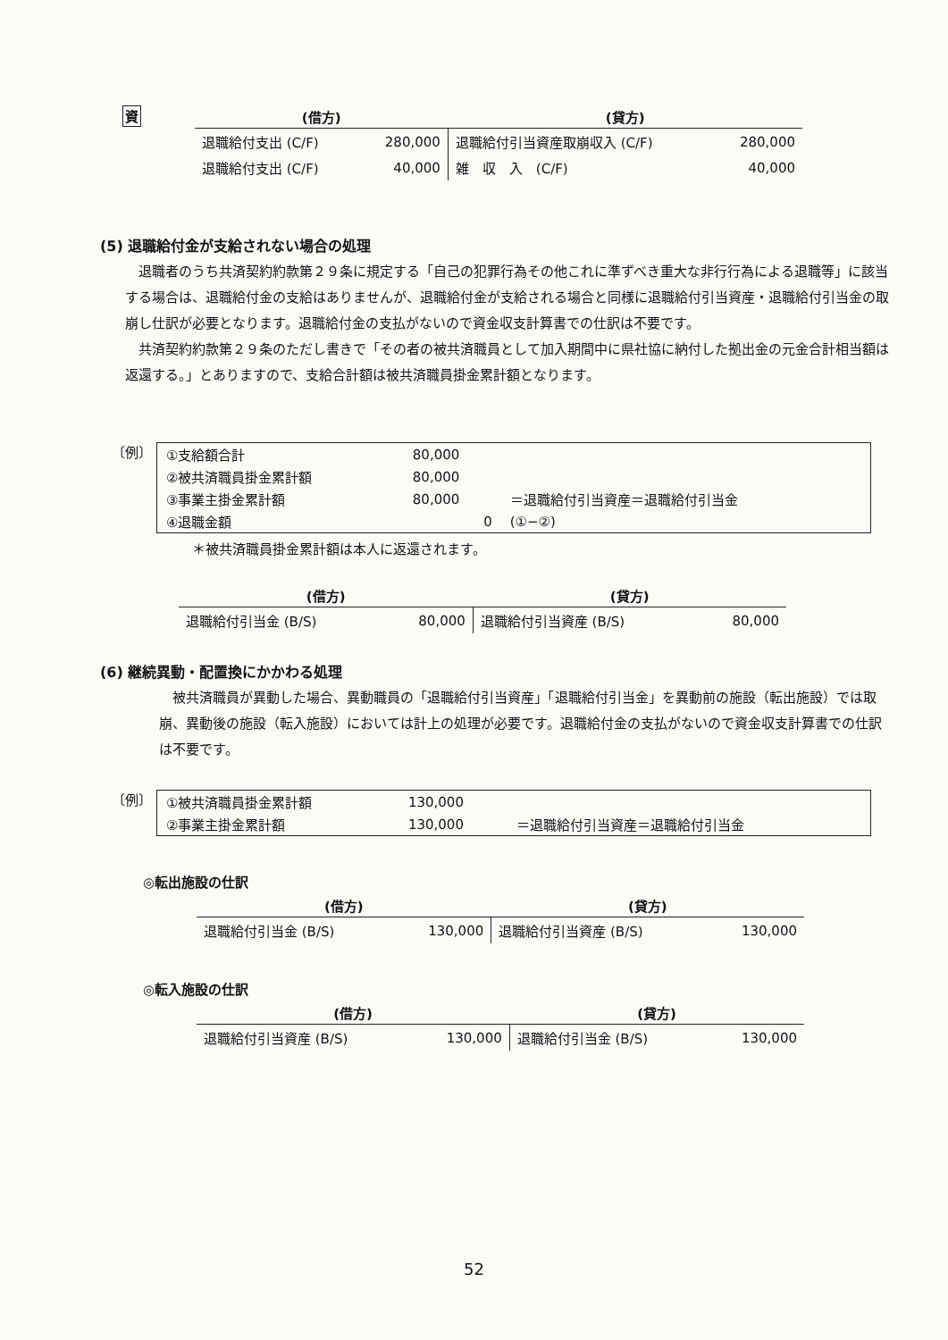資
| (借方) | | (貸方) | |
| --- | --- | --- | --- |
| 退職給付支出 (C/F) | 280,000 | 退職給付引当資産取崩収入 (C/F) | 280,000 |
| 退職給付支出 (C/F) | 40,000 | 雑 収 入 (C/F) | 40,000 |
(5) 退職給付金が支給されない場合の処理
退職者のうち共済契約約款第２９条に規定する「自己の犯罪行為その他これに準ずべき重大な非行行為による退職等」に該当する場合は、退職給付金の支給はありませんが、退職給付金が支給される場合と同様に退職給付引当資産・退職給付引当金の取崩し仕訳が必要となります。退職給付金の支払がないので資金収支計算書での仕訳は不要です。
共済契約約款第２９条のただし書きで「その者の被共済職員として加入期間中に県社協に納付した拠出金の元金合計相当額は返還する。」とありますので、支給合計額は被共済職員掛金累計額となります。
〔例〕
| ①支給額合計 | 80,000 | |
| ②被共済職員掛金累計額 | 80,000 | |
| ③事業主掛金累計額 | 80,000 | ＝退職給付引当資産＝退職給付引当金 |
| ④退職金額 | 0 | (①−②) |
＊被共済職員掛金累計額は本人に返還されます。
| (借方) | | (貸方) | |
| --- | --- | --- | --- |
| 退職給付引当金 (B/S) | 80,000 | 退職給付引当資産 (B/S) | 80,000 |
(6) 継続異動・配置換にかかわる処理
被共済職員が異動した場合、異動職員の「退職給付引当資産」「退職給付引当金」を異動前の施設（転出施設）では取崩、異動後の施設（転入施設）においては計上の処理が必要です。退職給付金の支払がないので資金収支計算書での仕訳は不要です。
〔例〕
| ①被共済職員掛金累計額 | 130,000 | |
| ②事業主掛金累計額 | 130,000 | ＝退職給付引当資産＝退職給付引当金 |
◎転出施設の仕訳
| (借方) | | (貸方) | |
| --- | --- | --- | --- |
| 退職給付引当金 (B/S) | 130,000 | 退職給付引当資産 (B/S) | 130,000 |
◎転入施設の仕訳
| (借方) | | (貸方) | |
| --- | --- | --- | --- |
| 退職給付引当資産 (B/S) | 130,000 | 退職給付引当金 (B/S) | 130,000 |
52